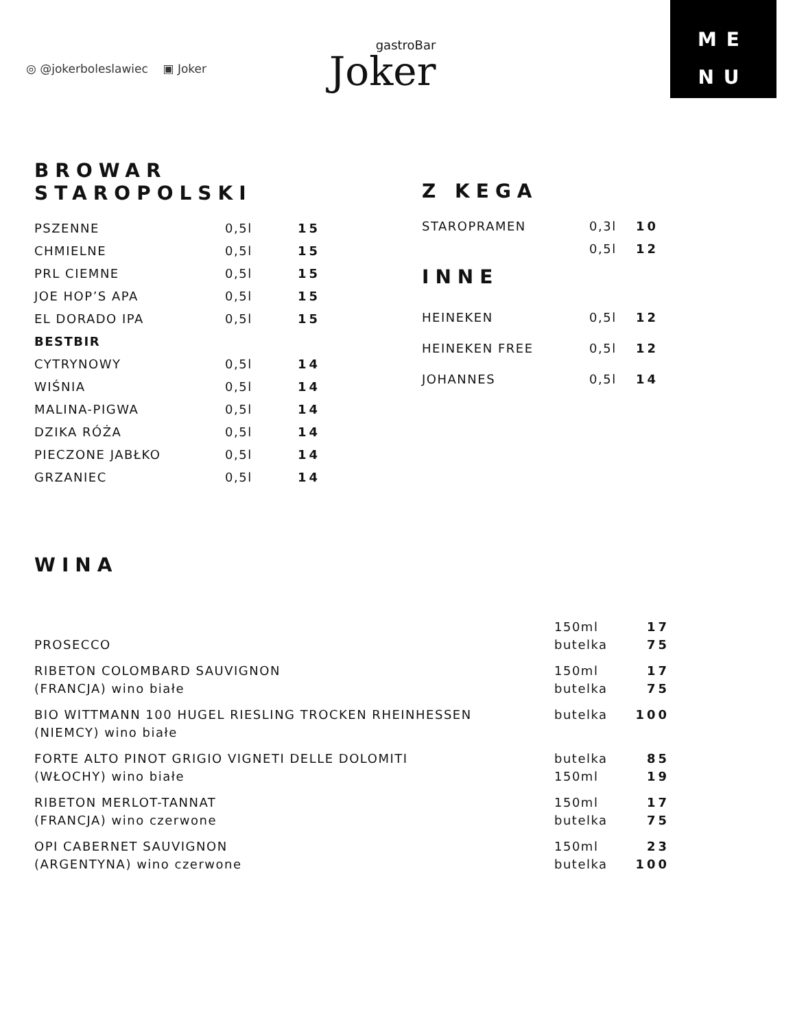◎ @jokerboleslawiec ▣ Joker
gastroBar
Joker
ME
NU
BROWAR
STAROPOLSKI
| PSZENNE | 0,5l | 15 |
| CHMIELNE | 0,5l | 15 |
| PRL CIEMNE | 0,5l | 15 |
| JOE HOP’S APA | 0,5l | 15 |
| EL DORADO IPA | 0,5l | 15 |
| BESTBIR | | |
| CYTRYNOWY | 0,5l | 14 |
| WIŚNIA | 0,5l | 14 |
| MALINA-PIGWA | 0,5l | 14 |
| DZIKA RÓŻA | 0,5l | 14 |
| PIECZONE JABŁKO | 0,5l | 14 |
| GRZANIEC | 0,5l | 14 |
Z KEGA
| STAROPRAMEN | 0,3l | 10 |
| | 0,5l | 12 |
INNE
| HEINEKEN | 0,5l | 12 |
| HEINEKEN FREE | 0,5l | 12 |
| JOHANNES | 0,5l | 14 |
WINA
| PROSECCO | 150ml butelka | 17 75 |
| RIBETON COLOMBARD SAUVIGNON (FRANCJA) wino białe | 150ml butelka | 17 75 |
| BIO WITTMANN 100 HUGEL RIESLING TROCKEN RHEINHESSEN (NIEMCY) wino białe | butelka | 100 |
| FORTE ALTO PINOT GRIGIO VIGNETI DELLE DOLOMITI (WŁOCHY) wino białe | butelka 150ml | 85 19 |
| RIBETON MERLOT-TANNAT (FRANCJA) wino czerwone | 150ml butelka | 17 75 |
| OPI CABERNET SAUVIGNON (ARGENTYNA) wino czerwone | 150ml butelka | 23 100 |